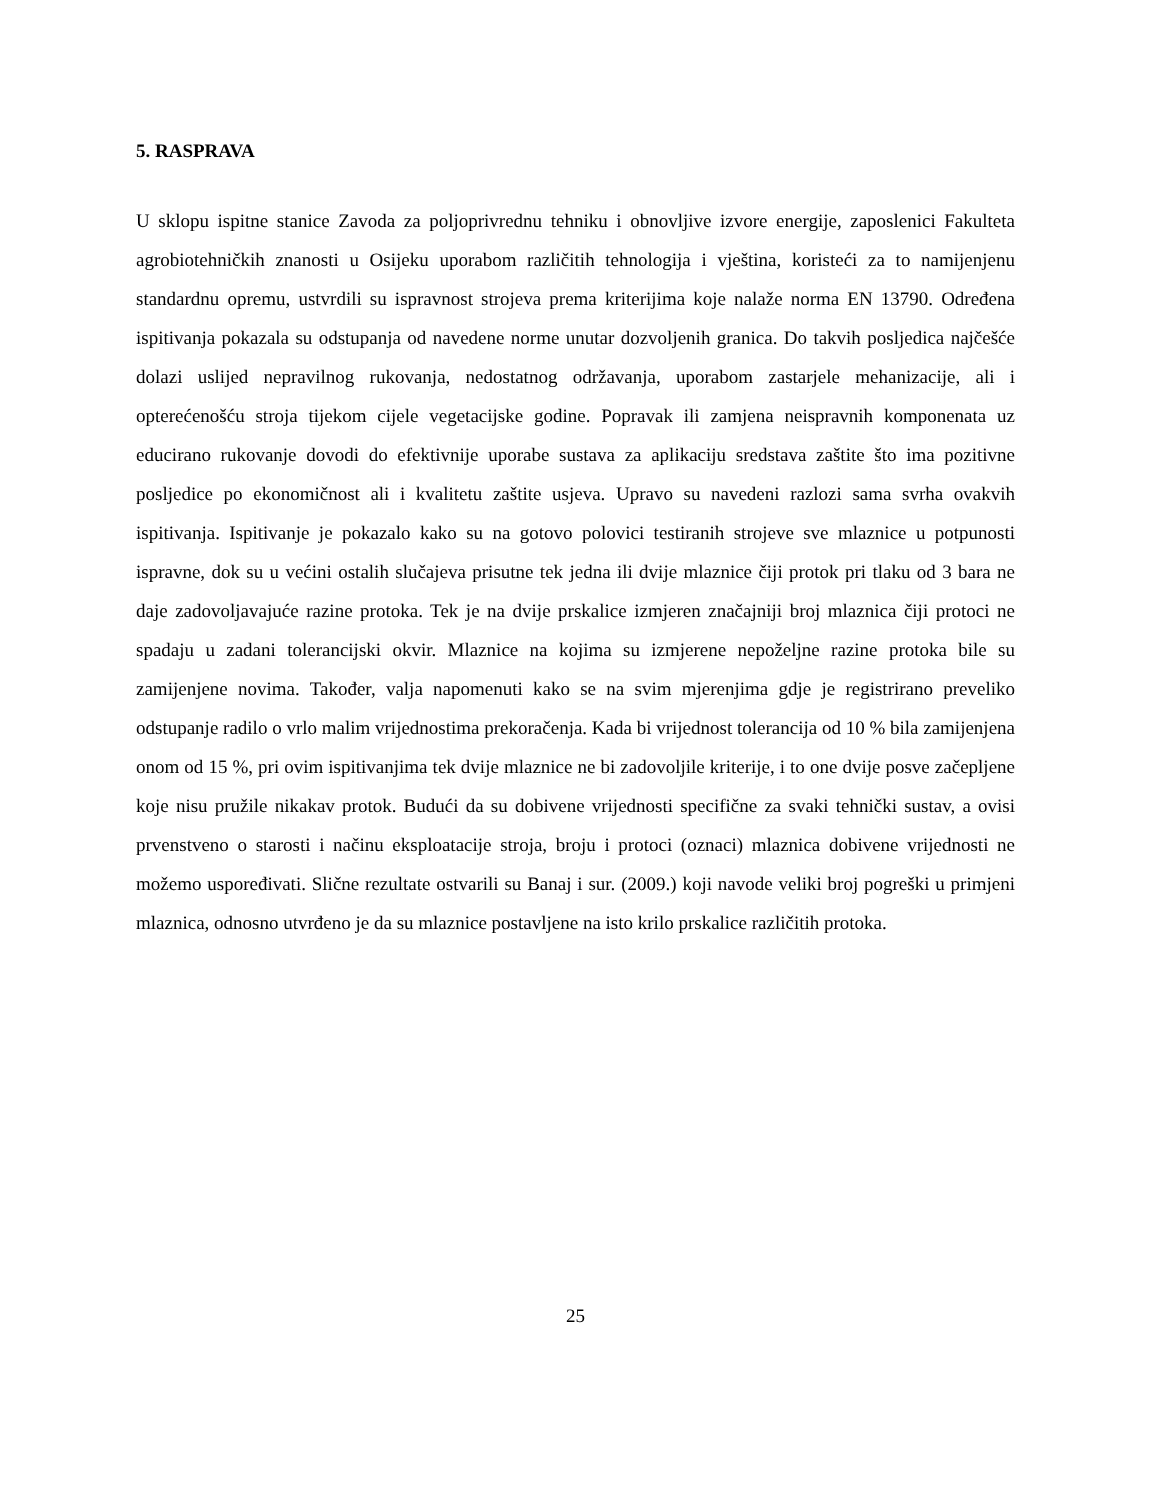5. RASPRAVA
U sklopu ispitne stanice Zavoda za poljoprivrednu tehniku i obnovljive izvore energije, zaposlenici Fakulteta agrobiotehničkih znanosti u Osijeku uporabom različitih tehnologija i vještina, koristeći za to namijenjenu standardnu opremu, ustvrdili su ispravnost strojeva prema kriterijima koje nalaže norma EN 13790. Određena ispitivanja pokazala su odstupanja od navedene norme unutar dozvoljenih granica. Do takvih posljedica najčešće dolazi uslijed nepravilnog rukovanja, nedostatnog održavanja, uporabom zastarjele mehanizacije, ali i opterećenošću stroja tijekom cijele vegetacijske godine. Popravak ili zamjena neispravnih komponenata uz educirano rukovanje dovodi do efektivnije uporabe sustava za aplikaciju sredstava zaštite što ima pozitivne posljedice po ekonomičnost ali i kvalitetu zaštite usjeva. Upravo su navedeni razlozi sama svrha ovakvih ispitivanja. Ispitivanje je pokazalo kako su na gotovo polovici testiranih strojeve sve mlaznice u potpunosti ispravne, dok su u većini ostalih slučajeva prisutne tek jedna ili dvije mlaznice čiji protok pri tlaku od 3 bara ne daje zadovoljavajuće razine protoka. Tek je na dvije prskalice izmjeren značajniji broj mlaznica čiji protoci ne spadaju u zadani tolerancijski okvir. Mlaznice na kojima su izmjerene nepoželjne razine protoka bile su zamijenjene novima. Također, valja napomenuti kako se na svim mjerenjima gdje je registrirano preveliko odstupanje radilo o vrlo malim vrijednostima prekoračenja. Kada bi vrijednost tolerancija od 10 % bila zamijenjena onom od 15 %, pri ovim ispitivanjima tek dvije mlaznice ne bi zadovoljile kriterije, i to one dvije posve začepljene koje nisu pružile nikakav protok. Budući da su dobivene vrijednosti specifične za svaki tehnički sustav, a ovisi prvenstveno o starosti i načinu eksploatacije stroja, broju i protoci (oznaci) mlaznica dobivene vrijednosti ne možemo uspoređivati. Slične rezultate ostvarili su Banaj i sur. (2009.) koji navode veliki broj pogreški u primjeni mlaznica, odnosno utvrđeno je da su mlaznice postavljene na isto krilo prskalice različitih protoka.
25